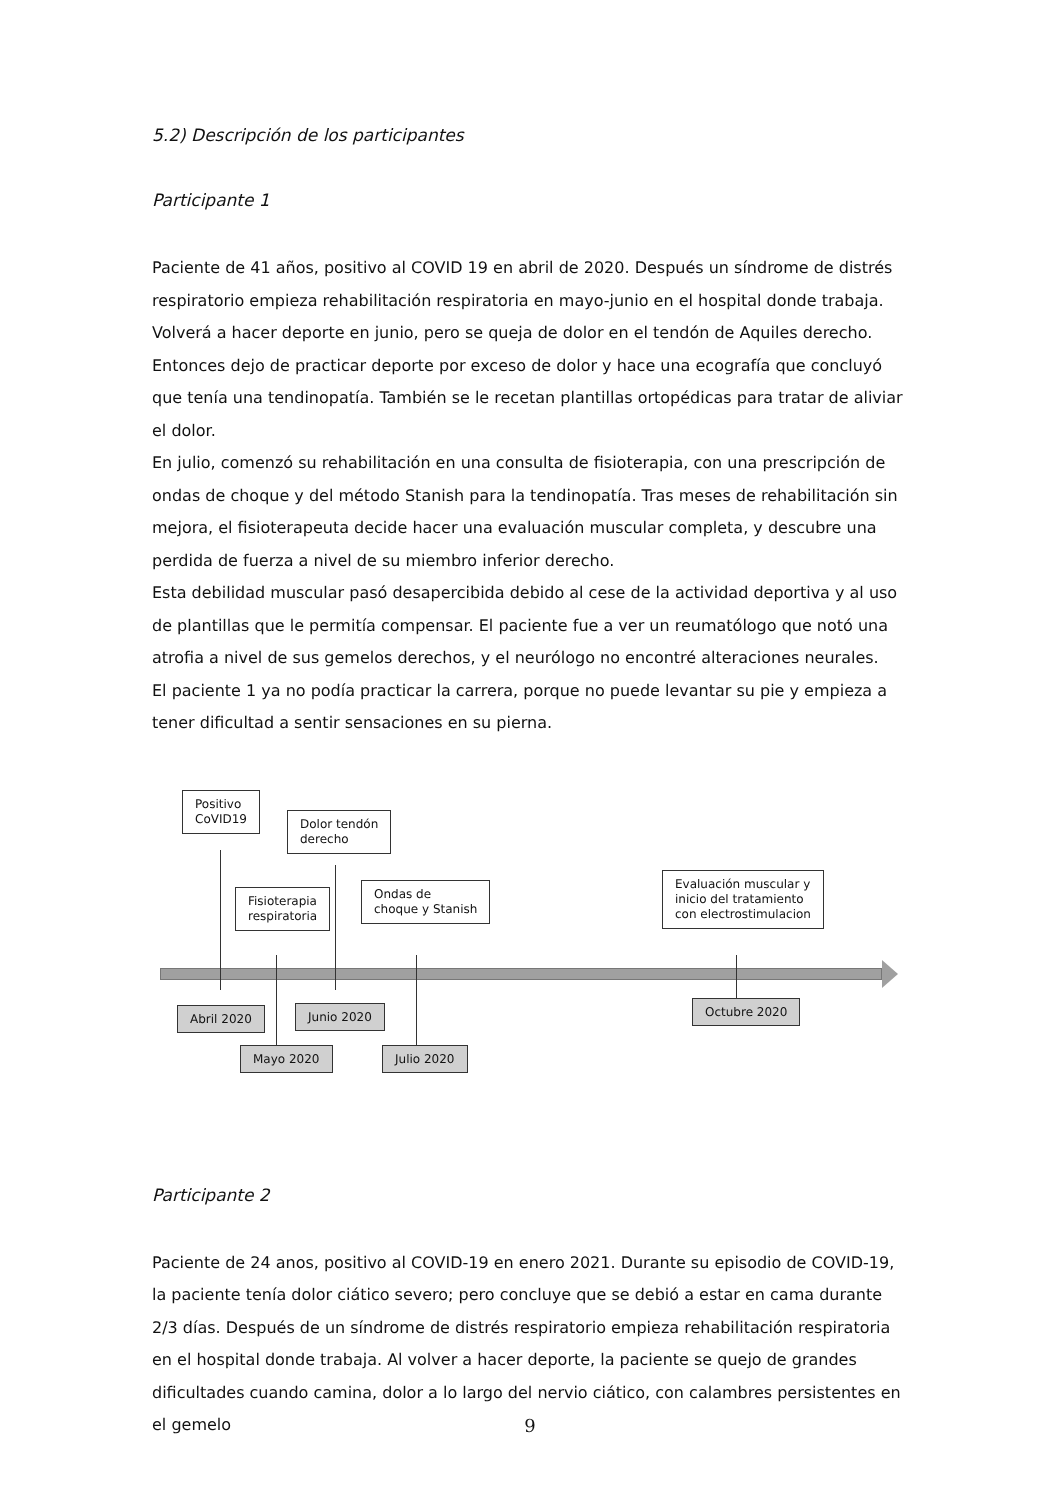5.2) Descripción de los participantes
Participante 1
Paciente de 41 años, positivo al COVID 19 en abril de 2020. Después un síndrome de distrés respiratorio empieza rehabilitación respiratoria en mayo-junio en el hospital donde trabaja. Volverá a hacer deporte en junio, pero se queja de dolor en el tendón de Aquiles derecho. Entonces dejo de practicar deporte por exceso de dolor y hace una ecografía que concluyó que tenía una tendinopatía. También se le recetan plantillas ortopédicas para tratar de aliviar el dolor.
En julio, comenzó su rehabilitación en una consulta de fisioterapia, con una prescripción de ondas de choque y del método Stanish para la tendinopatía. Tras meses de rehabilitación sin mejora, el fisioterapeuta decide hacer una evaluación muscular completa, y descubre una perdida de fuerza a nivel de su miembro inferior derecho.
Esta debilidad muscular pasó desapercibida debido al cese de la actividad deportiva y al uso de plantillas que le permitía compensar. El paciente fue a ver un reumatólogo que notó una atrofia a nivel de sus gemelos derechos, y el neurólogo no encontré alteraciones neurales.
El paciente 1 ya no podía practicar la carrera, porque no puede levantar su pie y empieza a tener dificultad a sentir sensaciones en su pierna.
Positivo
CoVID19
Dolor tendón
derecho
Fisioterapia
respiratoria
Ondas de
choque y Stanish
Evaluación muscular y
inicio del tratamiento
con electrostimulacion
Abril 2020 Junio 2020 Octubre 2020
Mayo 2020 Julio 2020
Participante 2
Paciente de 24 anos, positivo al COVID-19 en enero 2021. Durante su episodio de COVID-19, la paciente tenía dolor ciático severo; pero concluye que se debió a estar en cama durante 2/3 días. Después de un síndrome de distrés respiratorio empieza rehabilitación respiratoria en el hospital donde trabaja. Al volver a hacer deporte, la paciente se quejo de grandes dificultades cuando camina, dolor a lo largo del nervio ciático, con calambres persistentes en el gemelo
9